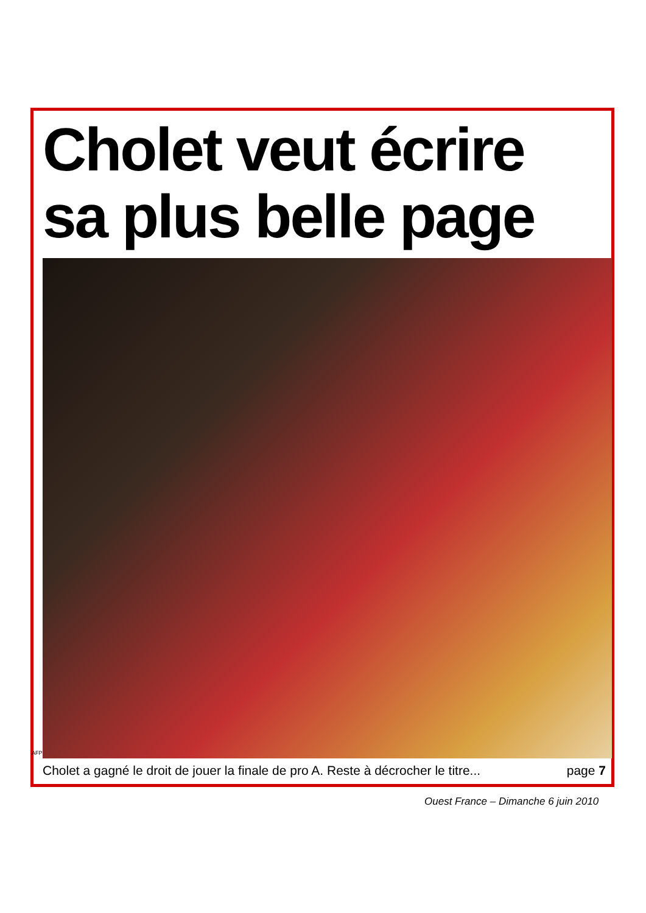Cholet veut écrire
sa plus belle page
AFP
Cholet a gagné le droit de jouer la finale de pro A. Reste à décrocher le titre... page 7
Ouest France – Dimanche 6 juin 2010